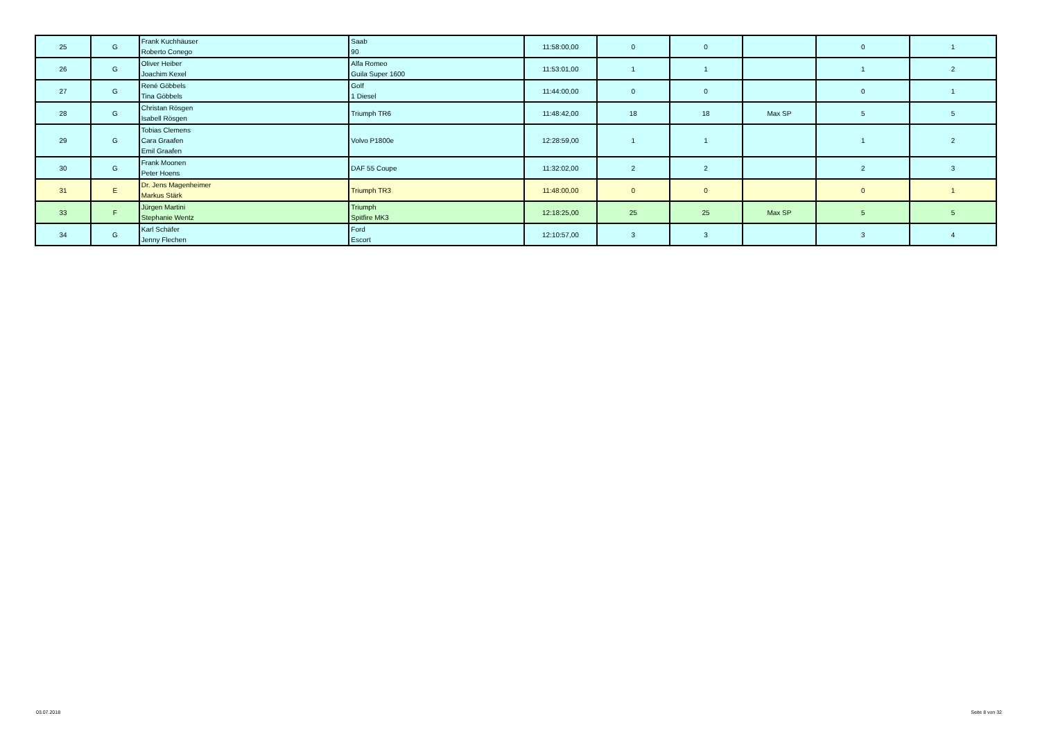| 25 | G | Frank Kuchhäuser Roberto Conego | Saab 90 | 11:58:00,00 | 0 | 0 | | 0 | 1 |
| 26 | G | Oliver Heiber Joachim Kexel | Alfa Romeo Guila Super 1600 | 11:53:01,00 | 1 | 1 | | 1 | 2 |
| 27 | G | René Göbbels Tina Göbbels | Golf 1 Diesel | 11:44:00,00 | 0 | 0 | | 0 | 1 |
| 28 | G | Christan Rösgen Isabell Rösgen | Triumph TR6 | 11:48:42,00 | 18 | 18 | Max SP | 5 | 5 |
| 29 | G | Tobias Clemens Cara Graafen Emil Graafen | Volvo P1800e | 12:28:59,00 | 1 | 1 | | 1 | 2 |
| 30 | G | Frank Moonen Peter Hoens | DAF 55 Coupe | 11:32:02,00 | 2 | 2 | | 2 | 3 |
| 31 | E | Dr. Jens Magenheimer Markus Stärk | Triumph TR3 | 11:48:00,00 | 0 | 0 | | 0 | 1 |
| 33 | F | Jürgen Martini Stephanie Wentz | Triumph Spitfire MK3 | 12:18:25,00 | 25 | 25 | Max SP | 5 | 5 |
| 34 | G | Karl Schäfer Jenny Flechen | Ford Escort | 12:10:57,00 | 3 | 3 | | 3 | 4 |
03.07.2018 Seite 8 von 32